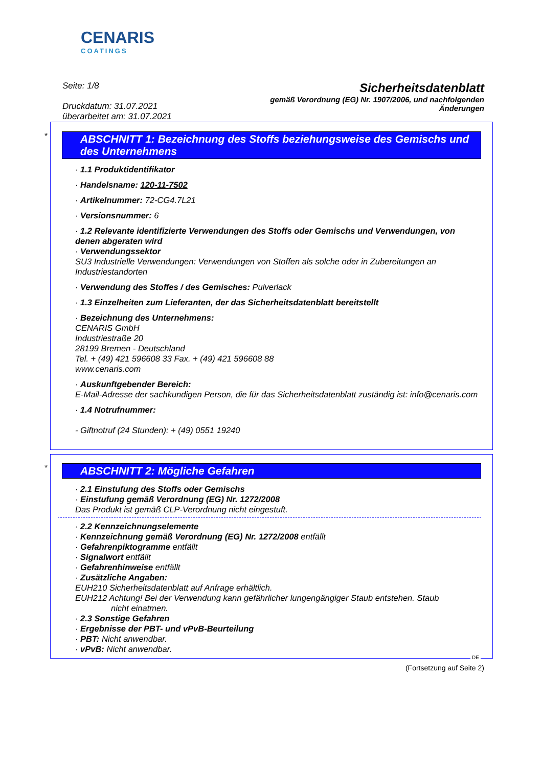CENARIS
COATINGS
Seite: 1/8
Druckdatum: 31.07.2021
überarbeitet am: 31.07.2021
Sicherheitsdatenblatt
gemäß Verordnung (EG) Nr. 1907/2006, und nachfolgenden
Änderungen
*
ABSCHNITT 1: Bezeichnung des Stoffs beziehungsweise des Gemischs und des Unternehmens
· 1.1 Produktidentifikator
· Handelsname: 120-11-7502
· Artikelnummer: 72-CG4.7L21
· Versionsnummer: 6
· 1.2 Relevante identifizierte Verwendungen des Stoffs oder Gemischs und Verwendungen, von denen abgeraten wird
· Verwendungssektor
SU3 Industrielle Verwendungen: Verwendungen von Stoffen als solche oder in Zubereitungen an Industriestandorten
· Verwendung des Stoffes / des Gemisches: Pulverlack
· 1.3 Einzelheiten zum Lieferanten, der das Sicherheitsdatenblatt bereitstellt
· Bezeichnung des Unternehmens:
CENARIS GmbH
Industriestraße 20
28199 Bremen - Deutschland
Tel. + (49) 421 596608 33 Fax. + (49) 421 596608 88
www.cenaris.com
· Auskunftgebender Bereich:
E-Mail-Adresse der sachkundigen Person, die für das Sicherheitsdatenblatt zuständig ist: info@cenaris.com
· 1.4 Notrufnummer:
- Giftnotruf (24 Stunden): + (49) 0551 19240
*
ABSCHNITT 2: Mögliche Gefahren
· 2.1 Einstufung des Stoffs oder Gemischs
· Einstufung gemäß Verordnung (EG) Nr. 1272/2008
Das Produkt ist gemäß CLP-Verordnung nicht eingestuft.
· 2.2 Kennzeichnungselemente
· Kennzeichnung gemäß Verordnung (EG) Nr. 1272/2008 entfällt
· Gefahrenpiktogramme entfällt
· Signalwort entfällt
· Gefahrenhinweise entfällt
· Zusätzliche Angaben:
EUH210 Sicherheitsdatenblatt auf Anfrage erhältlich.
EUH212 Achtung! Bei der Verwendung kann gefährlicher lungengängiger Staub entstehen. Staub nicht einatmen.
· 2.3 Sonstige Gefahren
· Ergebnisse der PBT- und vPvB-Beurteilung
· PBT: Nicht anwendbar.
· vPvB: Nicht anwendbar.
DE
(Fortsetzung auf Seite 2)